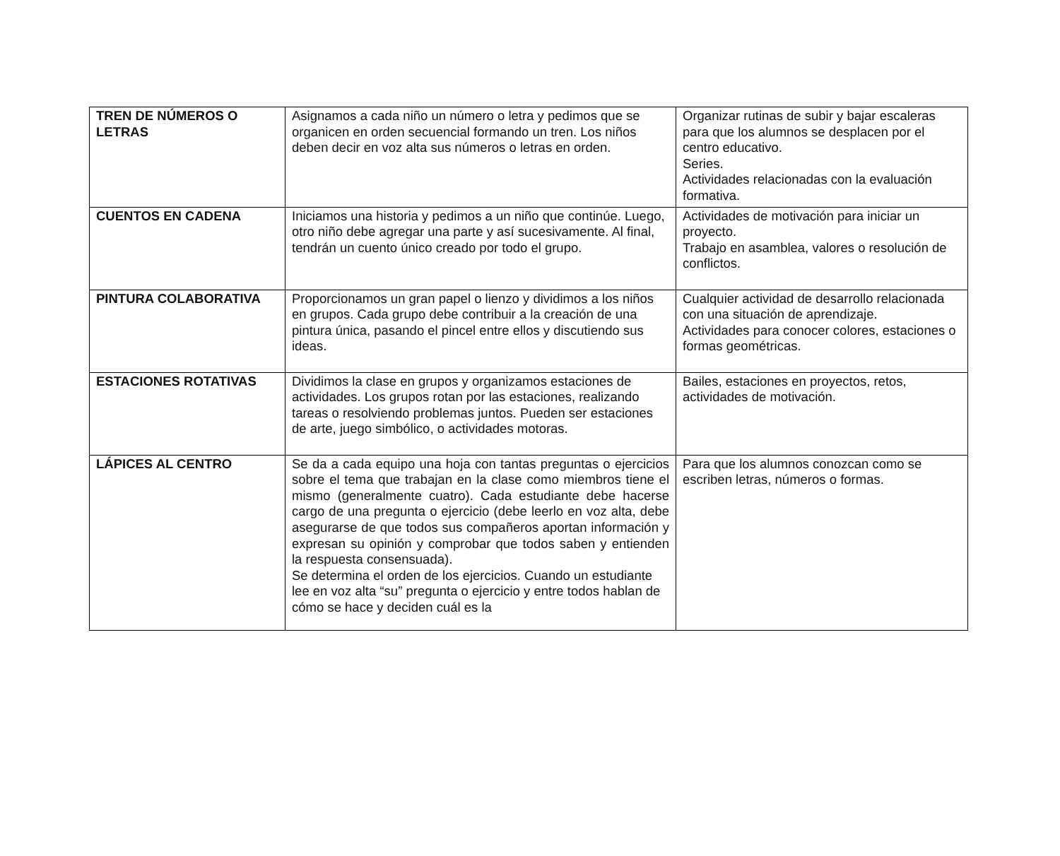| TREN DE NÚMEROS O LETRAS | Asignamos a cada niño un número o letra y pedimos que se organicen en orden secuencial formando un tren. Los niños deben decir en voz alta sus números o letras en orden. | Organizar rutinas de subir y bajar escaleras para que los alumnos se desplacen por el centro educativo. Series. Actividades relacionadas con la evaluación formativa. |
| CUENTOS EN CADENA | Iniciamos una historia y pedimos a un niño que continúe. Luego, otro niño debe agregar una parte y así sucesivamente. Al final, tendrán un cuento único creado por todo el grupo. | Actividades de motivación para iniciar un proyecto. Trabajo en asamblea, valores o resolución de conflictos. |
| PINTURA COLABORATIVA | Proporcionamos un gran papel o lienzo y dividimos a los niños en grupos. Cada grupo debe contribuir a la creación de una pintura única, pasando el pincel entre ellos y discutiendo sus ideas. | Cualquier actividad de desarrollo relacionada con una situación de aprendizaje. Actividades para conocer colores, estaciones o formas geométricas. |
| ESTACIONES ROTATIVAS | Dividimos la clase en grupos y organizamos estaciones de actividades. Los grupos rotan por las estaciones, realizando tareas o resolviendo problemas juntos. Pueden ser estaciones de arte, juego simbólico, o actividades motoras. | Bailes, estaciones en proyectos, retos, actividades de motivación. |
| LÁPICES AL CENTRO | Se da a cada equipo una hoja con tantas preguntas o ejercicios sobre el tema que trabajan en la clase como miembros tiene el mismo (generalmente cuatro). Cada estudiante debe hacerse cargo de una pregunta o ejercicio (debe leerlo en voz alta, debe asegurarse de que todos sus compañeros aportan información y expresan su opinión y comprobar que todos saben y entienden la respuesta consensuada). Se determina el orden de los ejercicios. Cuando un estudiante lee en voz alta “su” pregunta o ejercicio y entre todos hablan de cómo se hace y deciden cuál es la | Para que los alumnos conozcan como se escriben letras, números o formas. |